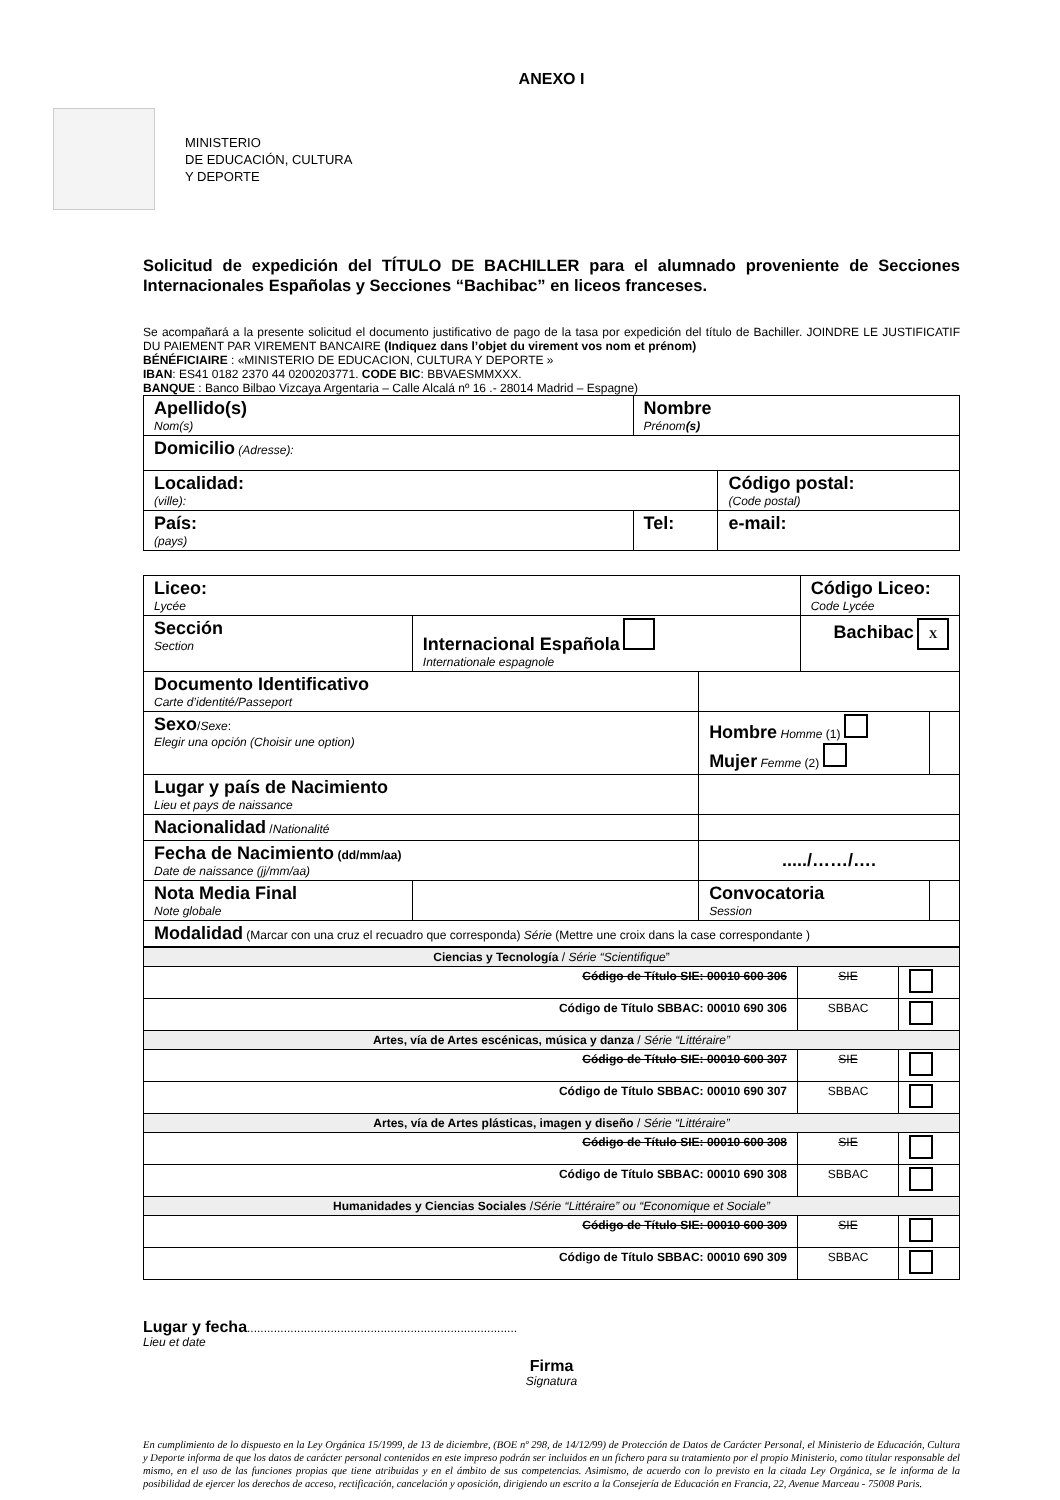ANEXO I
MINISTERIO
DE EDUCACIÓN, CULTURA
Y DEPORTE
Solicitud de expedición del TÍTULO DE BACHILLER para el alumnado proveniente de Secciones Internacionales Españolas y Secciones “Bachibac” en liceos franceses.
Se acompañará a la presente solicitud el documento justificativo de pago de la tasa por expedición del título de Bachiller. JOINDRE LE JUSTIFICATIF DU PAIEMENT PAR VIREMENT BANCAIRE (Indiquez dans l’objet du virement vos nom et prénom)
BÉNÉFICIAIRE : «MINISTERIO DE EDUCACION, CULTURA Y DEPORTE »
IBAN: ES41 0182 2370 44 0200203771. CODE BIC: BBVAESMMXXX.
BANQUE : Banco Bilbao Vizcaya Argentaria – Calle Alcalá nº 16 .- 28014 Madrid – Espagne)
| Apellido(s) Nom(s) | | Nombre Prénom (s) | |
| Domicilio (Adresse): | | | |
| Localidad: (ville): | | | Código postal: (Code postal) |
| País: (pays) | Tel: | | e-mail: |
| Liceo: Lycée | | | Código Liceo: Code Lycée | |
| Sección Section | Internacional Española Internationale espagnole | | Bachibac X | |
| Documento Identificativo Carte d’identité/Passeport | | | | |
| Sexo / Sexe : Elegir una opción (Choisir une option) | | Hombre Homme (1) Mujer Femme (2) | | |
| Lugar y país de Nacimiento Lieu et pays de naissance | | | | |
| Nacionalidad / Nationalité | | | | |
| Fecha de Nacimiento (dd/mm/aa) Date de naissance (jj/mm/aa) | | ...../……/…. | | |
| Nota Media Final Note globale | | Convocatoria Session | | |
| Modalidad (Marcar con una cruz el recuadro que corresponda) Série (Mettre une croix dans la case correspondante ) | | | | |
| Ciencias y Tecnología / Série “Scientifique ” | | |
| Código de Título SIE: 00010 600 306 | SIE | |
| Código de Título SBBAC: 00010 690 306 | SBBAC | |
| Artes, vía de Artes escénicas, música y danza / Série “Littéraire” | | |
| Código de Título SIE: 00010 600 307 | SIE | |
| Código de Título SBBAC: 00010 690 307 | SBBAC | |
| Artes, vía de Artes plásticas, imagen y diseño / Série “Littéraire” | | |
| Código de Título SIE: 00010 600 308 | SIE | |
| Código de Título SBBAC: 00010 690 308 | SBBAC | |
| Humanidades y Ciencias Sociales / Série “Littéraire” ou “Economique et Sociale” | | |
| Código de Título SIE: 00010 600 309 | SIE | |
| Código de Título SBBAC: 00010 690 309 | SBBAC | |
Lugar y fecha.................................................................................
Lieu et date
Firma
Signatura
En cumplimiento de lo dispuesto en la Ley Orgánica 15/1999, de 13 de diciembre, (BOE nº 298, de 14/12/99) de Protección de Datos de Carácter Personal, el Ministerio de Educación, Cultura y Deporte informa de que los datos de carácter personal contenidos en este impreso podrán ser incluidos en un fichero para su tratamiento por el propio Ministerio, como titular responsable del mismo, en el uso de las funciones propias que tiene atribuidas y en el ámbito de sus competencias. Asimismo, de acuerdo con lo previsto en la citada Ley Orgánica, se le informa de la posibilidad de ejercer los derechos de acceso, rectificación, cancelación y oposición, dirigiendo un escrito a la Consejería de Educación en Francia, 22, Avenue Marceau - 75008 Paris.